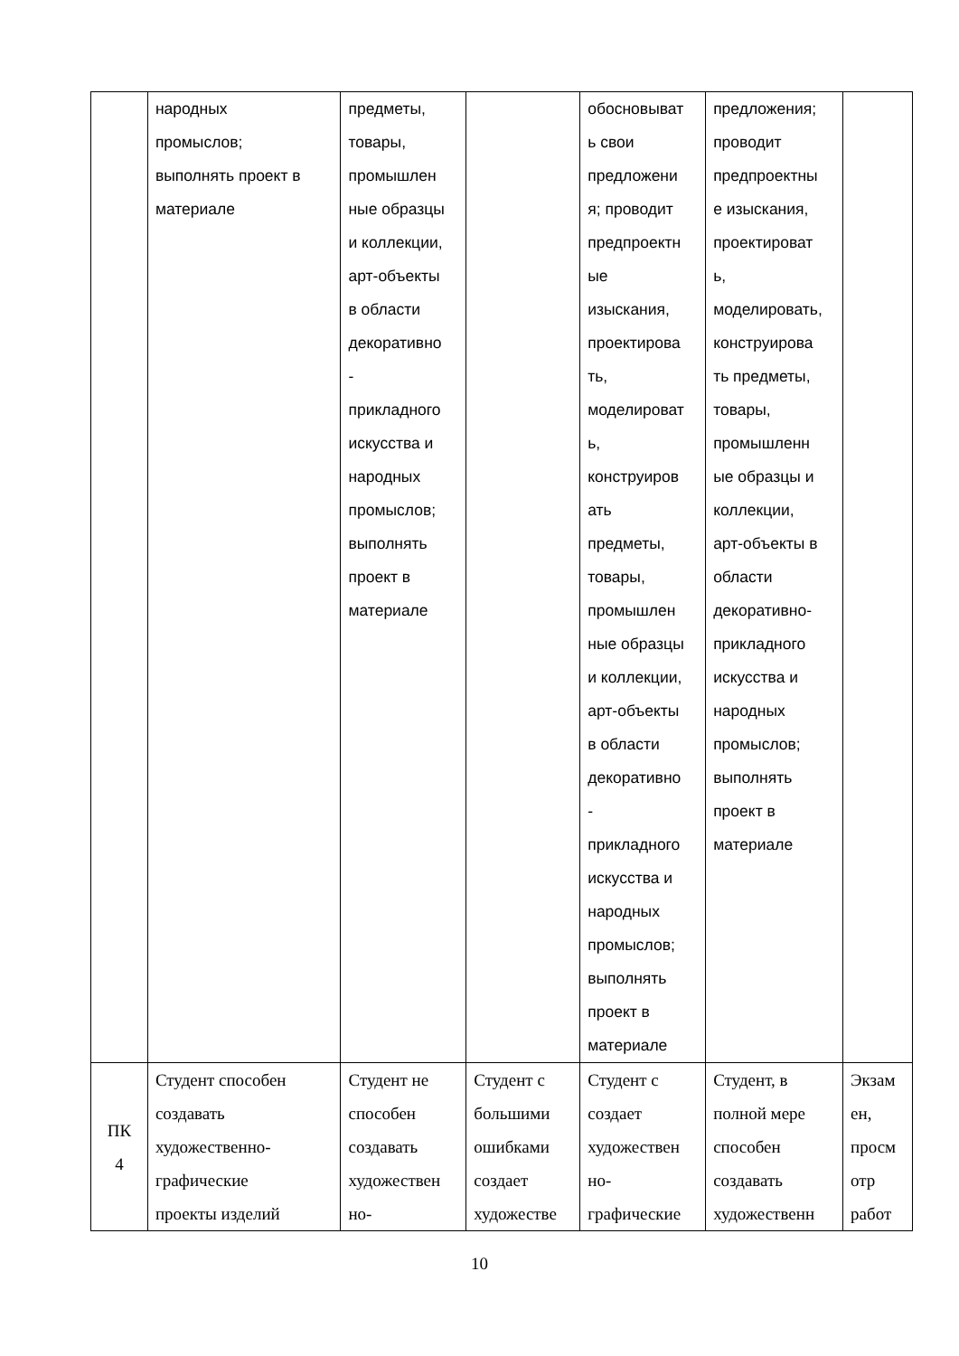| | народных промыслов; выполнять проект в материале | предметы, товары, промышлен ные образцы и коллекции, арт-объекты в области декоративно - прикладного искусства и народных промыслов; выполнять проект в материале | | обосновыват ь свои предложени я; проводит предпроектн ые изыскания, проектирова ть, моделироват ь, конструиров ать предметы, товары, промышлен ные образцы и коллекции, арт-объекты в области декоративно - прикладного искусства и народных промыслов; выполнять проект в материале | предложения; проводит предпроектны е изыскания, проектироват ь, моделировать, конструирова ть предметы, товары, промышленн ые образцы и коллекции, арт-объекты в области декоративно- прикладного искусства и народных промыслов; выполнять проект в материале | |
| ПК 4 | Студент способен создавать художественно- графические проекты изделий | Студент не способен создавать художествен но- | Студент с большими ошибками создает художестве | Студент с создает художествен но- графические | Студент, в полной мере способен создавать художественн | Экзам ен, просм отр работ |
10